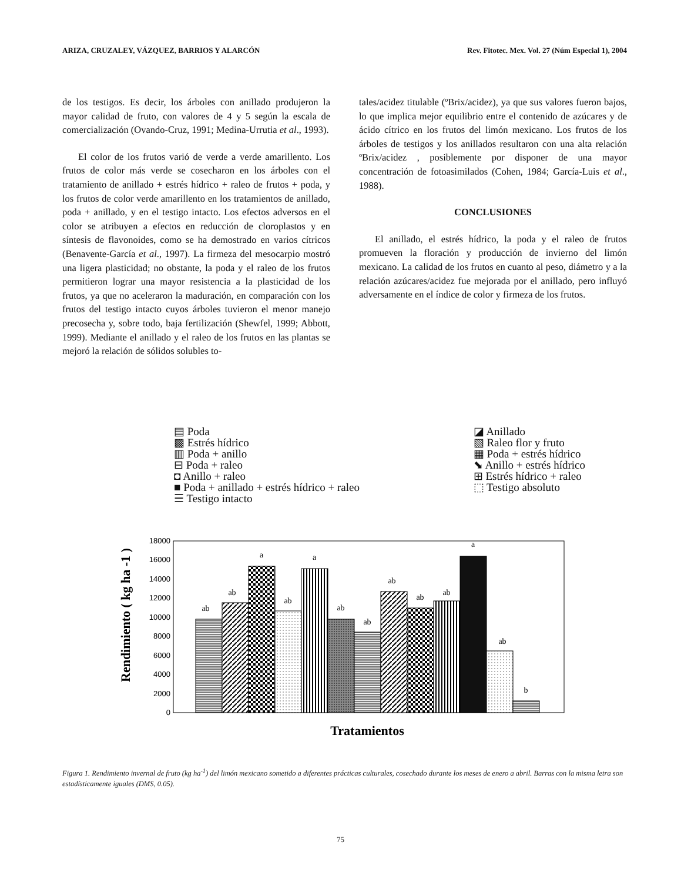ARIZA, CRUZALEY, VÁZQUEZ, BARRIOS Y ALARCÓN Rev. Fitotec. Mex. Vol. 27 (Núm Especial 1), 2004
de los testigos. Es decir, los árboles con anillado produjeron la mayor calidad de fruto, con valores de 4 y 5 según la escala de comercialización (Ovando-Cruz, 1991; Medina-Urrutia et al., 1993).
El color de los frutos varió de verde a verde amarillento. Los frutos de color más verde se cosecharon en los árboles con el tratamiento de anillado + estrés hídrico + raleo de frutos + poda, y los frutos de color verde amarillento en los tratamientos de anillado, poda + anillado, y en el testigo intacto. Los efectos adversos en el color se atribuyen a efectos en reducción de cloroplastos y en síntesis de flavonoides, como se ha demostrado en varios cítricos (Benavente-García et al., 1997). La firmeza del mesocarpio mostró una ligera plasticidad; no obstante, la poda y el raleo de los frutos permitieron lograr una mayor resistencia a la plasticidad de los frutos, ya que no aceleraron la maduración, en comparación con los frutos del testigo intacto cuyos árboles tuvieron el menor manejo precosecha y, sobre todo, baja fertilización (Shewfel, 1999; Abbott, 1999). Mediante el anillado y el raleo de los frutos en las plantas se mejoró la relación de sólidos solubles to-
tales/acidez titulable (ºBrix/acidez), ya que sus valores fueron bajos, lo que implica mejor equilibrio entre el contenido de azúcares y de ácido cítrico en los frutos del limón mexicano. Los frutos de los árboles de testigos y los anillados resultaron con una alta relación ºBrix/acidez , posiblemente por disponer de una mayor concentración de fotoasimilados (Cohen, 1984; García-Luis et al., 1988).
CONCLUSIONES
El anillado, el estrés hídrico, la poda y el raleo de frutos promueven la floración y producción de invierno del limón mexicano. La calidad de los frutos en cuanto al peso, diámetro y a la relación azúcares/acidez fue mejorada por el anillado, pero influyó adversamente en el índice de color y firmeza de los frutos.
▤ Poda
▩ Estrés hídrico
▥ Poda + anillo
⊟ Poda + raleo
◘ Anillo + raleo
■ Poda + anillado + estrés hídrico + raleo
☰ Testigo intacto
◪ Anillado
▧ Raleo flor y fruto
▦ Poda + estrés hídrico
⬊ Anillo + estrés hídrico
⊞ Estrés hídrico + raleo
⬚ Testigo absoluto
Rendimiento ( kg ha -1 )
18000
16000
14000
12000
10000
8000
6000
4000
2000
0
ab
ab
a
ab
a
ab
ab
ab
ab
ab
a
ab
b
Tratamientos
Figura 1. Rendimiento invernal de fruto (kg ha<sup>-1</sup>) del limón mexicano sometido a diferentes prácticas culturales, cosechado durante los meses de enero a abril. Barras con la misma letra son estadísticamente iguales (DMS, 0.05).
75